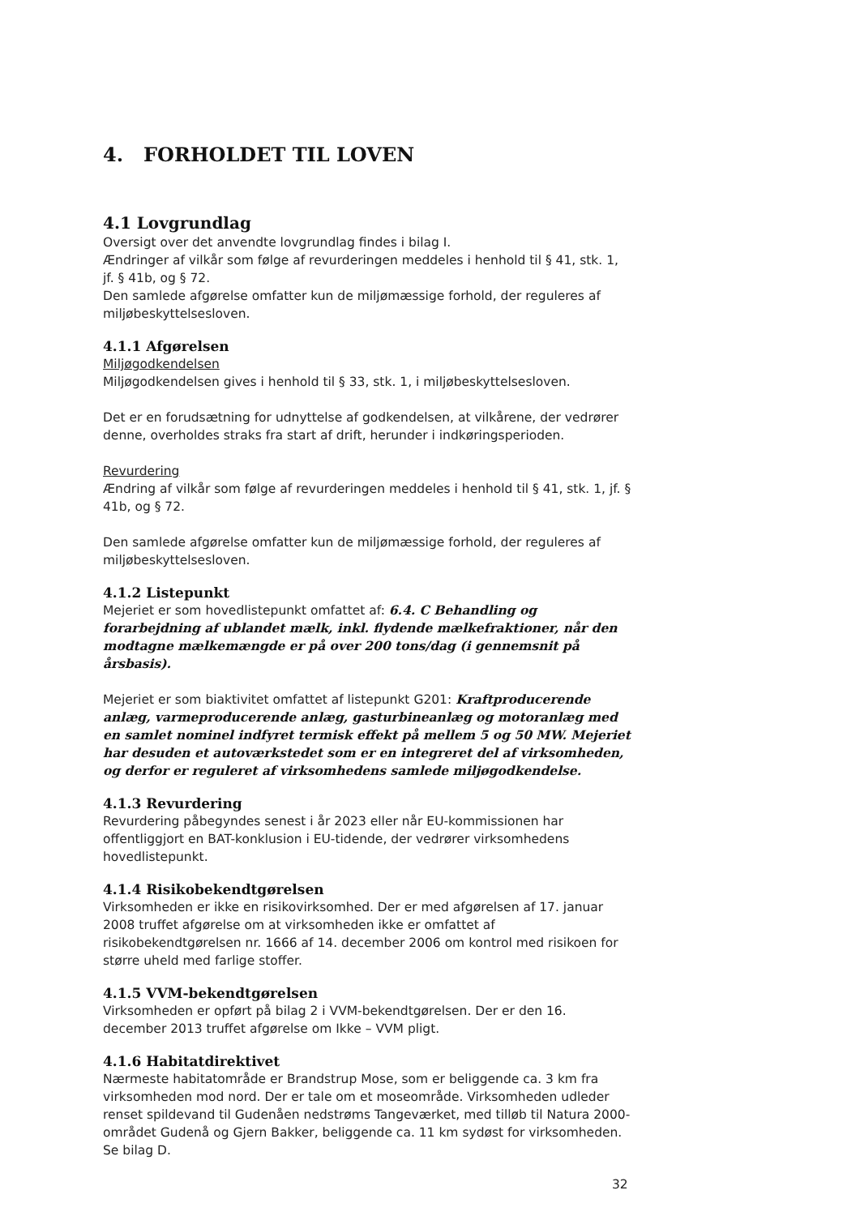4. FORHOLDET TIL LOVEN
4.1 Lovgrundlag
Oversigt over det anvendte lovgrundlag findes i bilag I.
Ændringer af vilkår som følge af revurderingen meddeles i henhold til § 41, stk. 1, jf. § 41b, og § 72.
Den samlede afgørelse omfatter kun de miljømæssige forhold, der reguleres af miljøbeskyttelsesloven.
4.1.1 Afgørelsen
Miljøgodkendelsen
Miljøgodkendelsen gives i henhold til § 33, stk. 1, i miljøbeskyttelsesloven.
Det er en forudsætning for udnyttelse af godkendelsen, at vilkårene, der vedrører denne, overholdes straks fra start af drift, herunder i indkøringsperioden.
Revurdering
Ændring af vilkår som følge af revurderingen meddeles i henhold til § 41, stk. 1, jf. § 41b, og § 72.
Den samlede afgørelse omfatter kun de miljømæssige forhold, der reguleres af miljøbeskyttelsesloven.
4.1.2 Listepunkt
Mejeriet er som hovedlistepunkt omfattet af: 6.4. C Behandling og forarbejdning af ublandet mælk, inkl. flydende mælkefraktioner, når den modtagne mælkemængde er på over 200 tons/dag (i gennemsnit på årsbasis).
Mejeriet er som biaktivitet omfattet af listepunkt G201: Kraftproducerende anlæg, varmeproducerende anlæg, gasturbineanlæg og motoranlæg med en samlet nominel indfyret termisk effekt på mellem 5 og 50 MW. Mejeriet har desuden et autoværkstedet som er en integreret del af virksomheden, og derfor er reguleret af virksomhedens samlede miljøgodkendelse.
4.1.3 Revurdering
Revurdering påbegyndes senest i år 2023 eller når EU-kommissionen har offentliggjort en BAT-konklusion i EU-tidende, der vedrører virksomhedens hovedlistepunkt.
4.1.4 Risikobekendtgørelsen
Virksomheden er ikke en risikovirksomhed. Der er med afgørelsen af 17. januar 2008 truffet afgørelse om at virksomheden ikke er omfattet af risikobekendtgørelsen nr. 1666 af 14. december 2006 om kontrol med risikoen for større uheld med farlige stoffer.
4.1.5 VVM-bekendtgørelsen
Virksomheden er opført på bilag 2 i VVM-bekendtgørelsen. Der er den 16. december 2013 truffet afgørelse om Ikke – VVM pligt.
4.1.6 Habitatdirektivet
Nærmeste habitatområde er Brandstrup Mose, som er beliggende ca. 3 km fra virksomheden mod nord. Der er tale om et moseområde. Virksomheden udleder renset spildevand til Gudenåen nedstrøms Tangeværket, med tilløb til Natura 2000-området Gudenå og Gjern Bakker, beliggende ca. 11 km sydøst for virksomheden. Se bilag D.
32